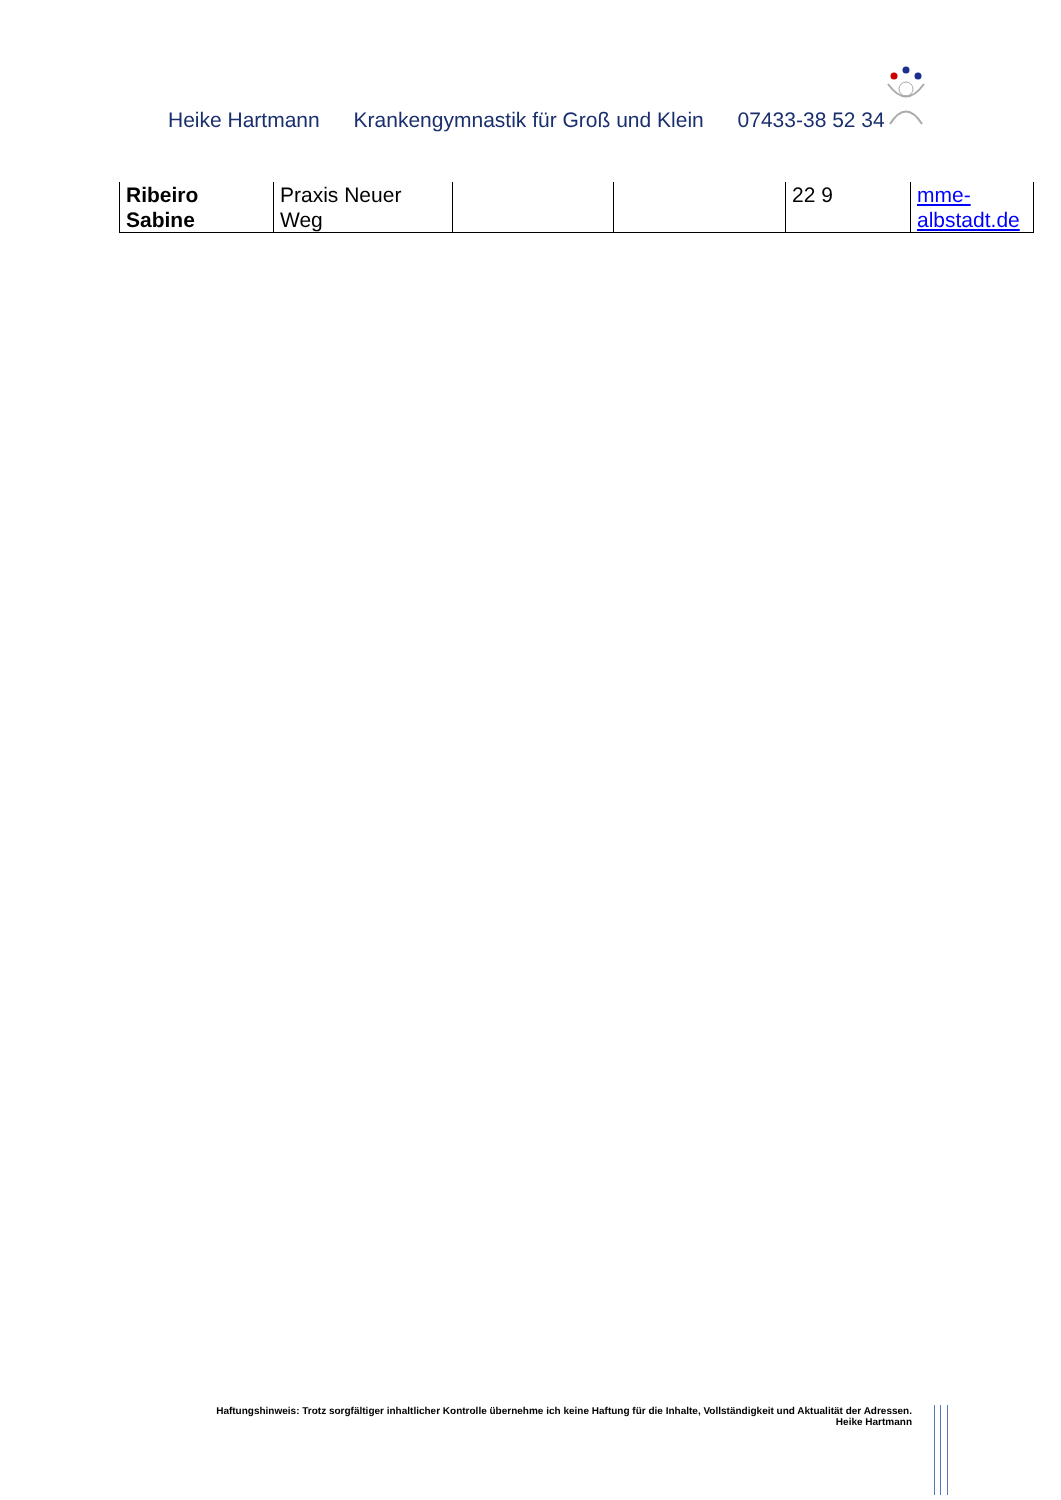Heike Hartmann Krankengymnastik für Groß und Klein 07433-38 52 34
| Ribeiro Sabine | Praxis Neuer Weg | | | 22 9 | mme- albstadt.de |
Haftungshinweis: Trotz sorgfältiger inhaltlicher Kontrolle übernehme ich keine Haftung für die Inhalte, Vollständigkeit und Aktualität der Adressen.
Heike Hartmann